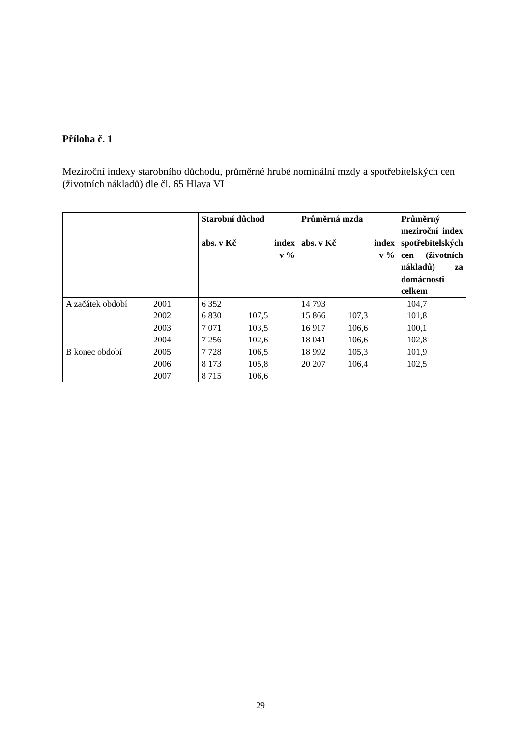Příloha č. 1
Meziroční indexy starobního důchodu, průměrné hrubé nominální mzdy a spotřebitelských cen (životních nákladů) dle čl. 65 Hlava VI
| | | Starobní důchod abs. v Kč index v % | Průměrná mzda abs. v Kč index v % | Průměrný meziroční index spotřebitelských cen (životních nákladů) za domácnosti celkem |
| A začátek období B konec období | 2001 2002 2003 2004 2005 2006 2007 | 6 352 6 830 107,5 7 071 103,5 7 256 102,6 7 728 106,5 8 173 105,8 8 715 106,6 | 14 793 15 866 107,3 16 917 106,6 18 041 106,6 18 992 105,3 20 207 106,4 | 104,7 101,8 100,1 102,8 101,9 102,5 |
29